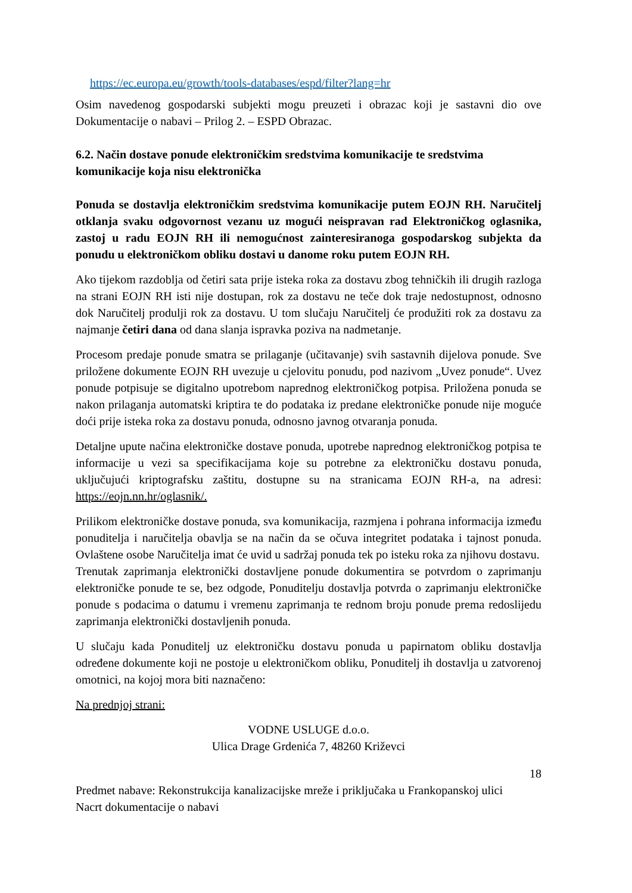https://ec.europa.eu/growth/tools-databases/espd/filter?lang=hr
Osim navedenog gospodarski subjekti mogu preuzeti i obrazac koji je sastavni dio ove Dokumentacije o nabavi – Prilog 2. – ESPD Obrazac.
6.2. Način dostave ponude elektroničkim sredstvima komunikacije te sredstvima komunikacije koja nisu elektronička
Ponuda se dostavlja elektroničkim sredstvima komunikacije putem EOJN RH. Naručitelj otklanja svaku odgovornost vezanu uz mogući neispravan rad Elektroničkog oglasnika, zastoj u radu EOJN RH ili nemogućnost zainteresiranoga gospodarskog subjekta da ponudu u elektroničkom obliku dostavi u danome roku putem EOJN RH.
Ako tijekom razdoblja od četiri sata prije isteka roka za dostavu zbog tehničkih ili drugih razloga na strani EOJN RH isti nije dostupan, rok za dostavu ne teče dok traje nedostupnost, odnosno dok Naručitelj produlji rok za dostavu. U tom slučaju Naručitelj će produžiti rok za dostavu za najmanje četiri dana od dana slanja ispravka poziva na nadmetanje.
Procesom predaje ponude smatra se prilaganje (učitavanje) svih sastavnih dijelova ponude. Sve priložene dokumente EOJN RH uvezuje u cjelovitu ponudu, pod nazivom „Uvez ponude“. Uvez ponude potpisuje se digitalno upotrebom naprednog elektroničkog potpisa. Priložena ponuda se nakon prilaganja automatski kriptira te do podataka iz predane elektroničke ponude nije moguće doći prije isteka roka za dostavu ponuda, odnosno javnog otvaranja ponuda.
Detaljne upute načina elektroničke dostave ponuda, upotrebe naprednog elektroničkog potpisa te informacije u vezi sa specifikacijama koje su potrebne za elektroničku dostavu ponuda, uključujući kriptografsku zaštitu, dostupne su na stranicama EOJN RH-a, na adresi: https://eojn.nn.hr/oglasnik/.
Prilikom elektroničke dostave ponuda, sva komunikacija, razmjena i pohrana informacija između ponuditelja i naručitelja obavlja se na način da se očuva integritet podataka i tajnost ponuda. Ovlaštene osobe Naručitelja imat će uvid u sadržaj ponuda tek po isteku roka za njihovu dostavu.
Trenutak zaprimanja elektronički dostavljene ponude dokumentira se potvrdom o zaprimanju elektroničke ponude te se, bez odgode, Ponuditelju dostavlja potvrda o zaprimanju elektroničke ponude s podacima o datumu i vremenu zaprimanja te rednom broju ponude prema redoslijedu zaprimanja elektronički dostavljenih ponuda.
U slučaju kada Ponuditelj uz elektroničku dostavu ponuda u papirnatom obliku dostavlja određene dokumente koji ne postoje u elektroničkom obliku, Ponuditelj ih dostavlja u zatvorenoj omotnici, na kojoj mora biti naznačeno:
Na prednjoj strani:
VODNE USLUGE d.o.o.
Ulica Drage Grdenića 7, 48260 Križevci
18
Predmet nabave: Rekonstrukcija kanalizacijske mreže i priključaka u Frankopanskoj ulici
Nacrt dokumentacije o nabavi